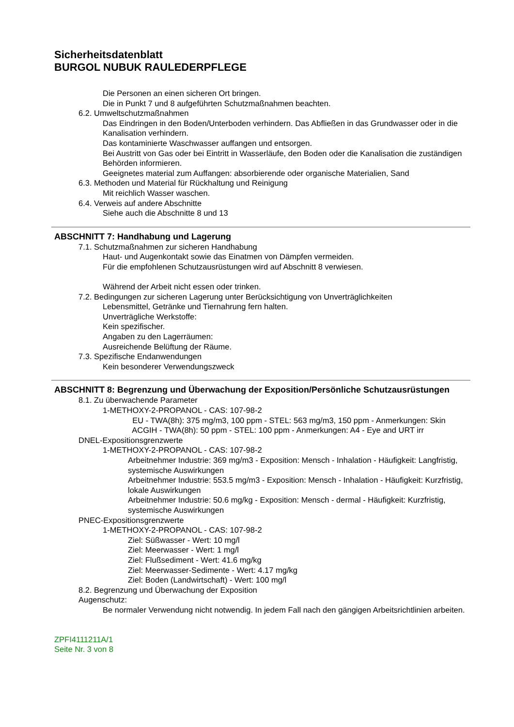Sicherheitsdatenblatt
BURGOL NUBUK RAULEDERPFLEGE
Die Personen an einen sicheren Ort bringen.
Die in Punkt 7 und 8 aufgeführten Schutzmaßnahmen beachten.
6.2. Umweltschutzmaßnahmen
Das Eindringen in den Boden/Unterboden verhindern. Das Abfließen in das Grundwasser oder in die Kanalisation verhindern.
Das kontaminierte Waschwasser auffangen und entsorgen.
Bei Austritt von Gas oder bei Eintritt in Wasserläufe, den Boden oder die Kanalisation die zuständigen Behörden informieren.
Geeignetes material zum Auffangen: absorbierende oder organische Materialien, Sand
6.3. Methoden und Material für Rückhaltung und Reinigung
Mit reichlich Wasser waschen.
6.4. Verweis auf andere Abschnitte
Siehe auch die Abschnitte 8 und 13
ABSCHNITT 7: Handhabung und Lagerung
7.1. Schutzmaßnahmen zur sicheren Handhabung
Haut- und Augenkontakt sowie das Einatmen von Dämpfen vermeiden.
Für die empfohlenen Schutzausrüstungen wird auf Abschnitt 8 verwiesen.
Während der Arbeit nicht essen oder trinken.
7.2. Bedingungen zur sicheren Lagerung unter Berücksichtigung von Unverträglichkeiten
Lebensmittel, Getränke und Tiernahrung fern halten.
Unverträgliche Werkstoffe:
Kein spezifischer.
Angaben zu den Lagerräumen:
Ausreichende Belüftung der Räume.
7.3. Spezifische Endanwendungen
Kein besonderer Verwendungszweck
ABSCHNITT 8: Begrenzung und Überwachung der Exposition/Persönliche Schutzausrüstungen
8.1. Zu überwachende Parameter
1-METHOXY-2-PROPANOL - CAS: 107-98-2
EU - TWA(8h): 375 mg/m3, 100 ppm - STEL: 563 mg/m3, 150 ppm - Anmerkungen: Skin
ACGIH - TWA(8h): 50 ppm - STEL: 100 ppm - Anmerkungen: A4 - Eye and URT irr
DNEL-Expositionsgrenzwerte
1-METHOXY-2-PROPANOL - CAS: 107-98-2
Arbeitnehmer Industrie: 369 mg/m3 - Exposition: Mensch - Inhalation - Häufigkeit: Langfristig, systemische Auswirkungen
Arbeitnehmer Industrie: 553.5 mg/m3 - Exposition: Mensch - Inhalation - Häufigkeit: Kurzfristig, lokale Auswirkungen
Arbeitnehmer Industrie: 50.6 mg/kg - Exposition: Mensch - dermal - Häufigkeit: Kurzfristig, systemische Auswirkungen
PNEC-Expositionsgrenzwerte
1-METHOXY-2-PROPANOL - CAS: 107-98-2
Ziel: Süßwasser - Wert: 10 mg/l
Ziel: Meerwasser - Wert: 1 mg/l
Ziel: Flußsediment - Wert: 41.6 mg/kg
Ziel: Meerwasser-Sedimente - Wert: 4.17 mg/kg
Ziel: Boden (Landwirtschaft) - Wert: 100 mg/l
8.2. Begrenzung und Überwachung der Exposition
Augenschutz:
Be normaler Verwendung nicht notwendig. In jedem Fall nach den gängigen Arbeitsrichtlinien arbeiten.
ZPFI4111211A/1
Seite Nr. 3 von 8